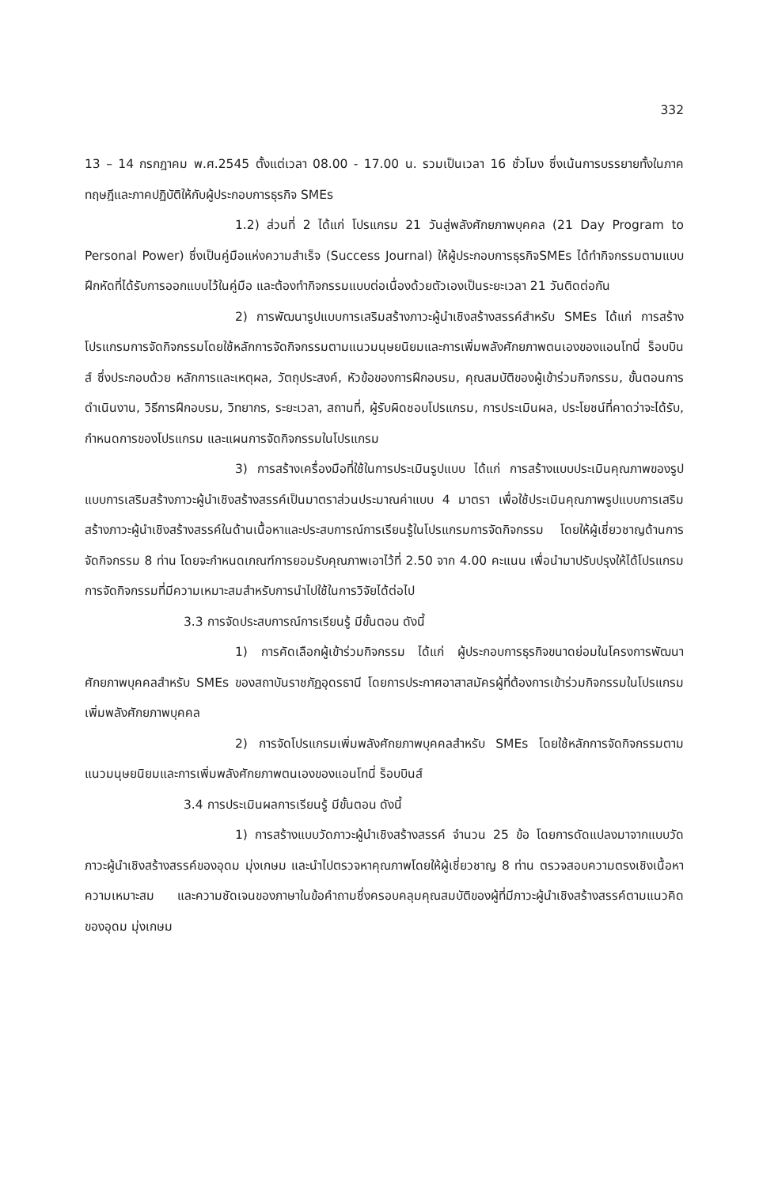332
13 – 14 กรกฎาคม พ.ศ.2545 ตั้งแต่เวลา 08.00 - 17.00 น. รวมเป็นเวลา 16 ชั่วโมง ซึ่งเน้นการบรรยายทั้งในภาคทฤษฎีและภาคปฏิบัติให้กับผู้ประกอบการธุรกิจ SMEs
1.2) ส่วนที่ 2 ได้แก่ โปรแกรม 21 วันสู่พลังศักยภาพบุคคล (21 Day Program to Personal Power) ซึ่งเป็นคู่มือแห่งความสำเร็จ (Success Journal) ให้ผู้ประกอบการธุรกิจSMEs ได้ทำกิจกรรมตามแบบฝึกหัดที่ได้รับการออกแบบไว้ในคู่มือ และต้องทำกิจกรรมแบบต่อเนื่องด้วยตัวเองเป็นระยะเวลา 21 วันติดต่อกัน
2) การพัฒนารูปแบบการเสริมสร้างภาวะผู้นำเชิงสร้างสรรค์สำหรับ SMEs ได้แก่ การสร้างโปรแกรมการจัดกิจกรรมโดยใช้หลักการจัดกิจกรรมตามแนวมนุษยนิยมและการเพิ่มพลังศักยภาพตนเองของแอนโทนี่ ร็อบบินส์ ซึ่งประกอบด้วย หลักการและเหตุผล, วัตถุประสงค์, หัวข้อของการฝึกอบรม, คุณสมบัติของผู้เข้าร่วมกิจกรรม, ขั้นตอนการดำเนินงาน, วิธีการฝึกอบรม, วิทยากร, ระยะเวลา, สถานที่, ผู้รับผิดชอบโปรแกรม, การประเมินผล, ประโยชน์ที่คาดว่าจะได้รับ, กำหนดการของโปรแกรม และแผนการจัดกิจกรรมในโปรแกรม
3) การสร้างเครื่องมือที่ใช้ในการประเมินรูปแบบ ได้แก่ การสร้างแบบประเมินคุณภาพของรูปแบบการเสริมสร้างภาวะผู้นำเชิงสร้างสรรค์เป็นมาตราส่วนประมาณค่าแบบ 4 มาตรา เพื่อใช้ประเมินคุณภาพรูปแบบการเสริมสร้างภาวะผู้นำเชิงสร้างสรรค์ในด้านเนื้อหาและประสบการณ์การเรียนรู้ในโปรแกรมการจัดกิจกรรม โดยให้ผู้เชี่ยวชาญด้านการจัดกิจกรรม 8 ท่าน โดยจะกำหนดเกณฑ์การยอมรับคุณภาพเอาไว้ที่ 2.50 จาก 4.00 คะแนน เพื่อนำมาปรับปรุงให้ได้โปรแกรมการจัดกิจกรรมที่มีความเหมาะสมสำหรับการนำไปใช้ในการวิจัยได้ต่อไป
3.3 การจัดประสบการณ์การเรียนรู้ มีขั้นตอน ดังนี้
1) การคัดเลือกผู้เข้าร่วมกิจกรรม ได้แก่ ผู้ประกอบการธุรกิจขนาดย่อมในโครงการพัฒนาศักยภาพบุคคลสำหรับ SMEs ของสถาบันราชภัฏอุดรธานี โดยการประกาศอาสาสมัครผู้ที่ต้องการเข้าร่วมกิจกรรมในโปรแกรมเพิ่มพลังศักยภาพบุคคล
2) การจัดโปรแกรมเพิ่มพลังศักยภาพบุคคลสำหรับ SMEs โดยใช้หลักการจัดกิจกรรมตามแนวมนุษยนิยมและการเพิ่มพลังศักยภาพตนเองของแอนโทนี่ ร็อบบินส์
3.4 การประเมินผลการเรียนรู้ มีขั้นตอน ดังนี้
1) การสร้างแบบวัดภาวะผู้นำเชิงสร้างสรรค์ จำนวน 25 ข้อ โดยการดัดแปลงมาจากแบบวัดภาวะผู้นำเชิงสร้างสรรค์ของอุดม มุ่งเกษม และนำไปตรวจหาคุณภาพโดยให้ผู้เชี่ยวชาญ 8 ท่าน ตรวจสอบความตรงเชิงเนื้อหา ความเหมาะสม และความชัดเจนของภาษาในข้อคำถามซึ่งครอบคลุมคุณสมบัติของผู้ที่มีภาวะผู้นำเชิงสร้างสรรค์ตามแนวคิดของอุดม มุ่งเกษม